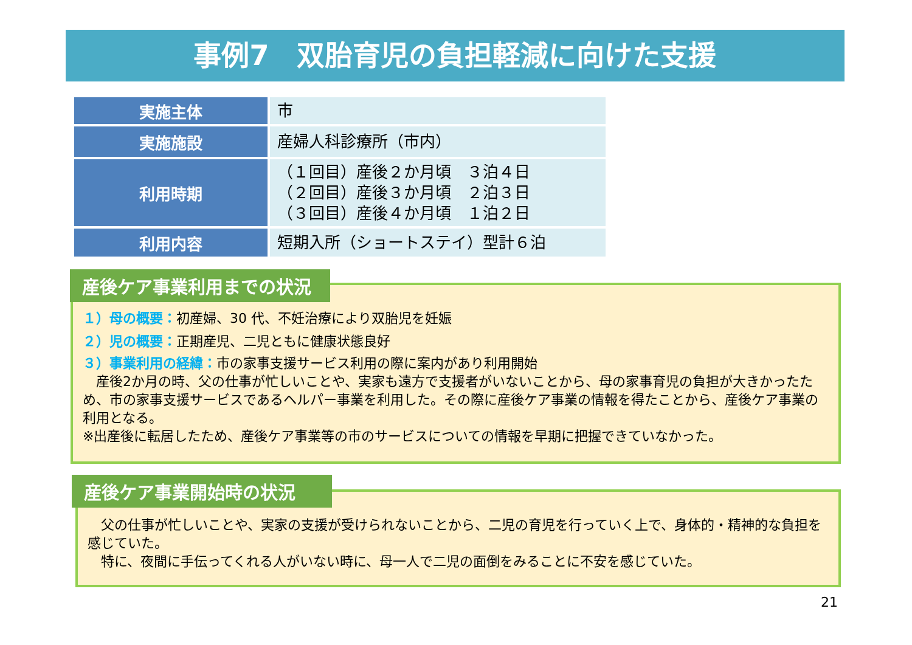事例7　双胎育児の負担軽減に向けた支援
| 実施主体 | 市 |
| 実施施設 | 産婦人科診療所（市内） |
| 利用時期 | （１回目）産後２か月頃 ３泊４日 （２回目）産後３か月頃 ２泊３日 （３回目）産後４か月頃 １泊２日 |
| 利用内容 | 短期入所（ショートステイ）型計６泊 |
１）母の概要：初産婦、30 代、不妊治療により双胎児を妊娠
２）児の概要：正期産児、二児ともに健康状態良好
３）事業利用の経緯：市の家事支援サービス利用の際に案内があり利用開始
　産後2か月の時、父の仕事が忙しいことや、実家も遠方で支援者がいないことから、母の家事育児の負担が大きかったため、市の家事支援サービスであるヘルパー事業を利用した。その際に産後ケア事業の情報を得たことから、産後ケア事業の利用となる。
※出産後に転居したため、産後ケア事業等の市のサービスについての情報を早期に把握できていなかった。
産後ケア事業利用までの状況
　父の仕事が忙しいことや、実家の支援が受けられないことから、二児の育児を行っていく上で、身体的・精神的な負担を感じていた。
　特に、夜間に手伝ってくれる人がいない時に、母一人で二児の面倒をみることに不安を感じていた。
産後ケア事業開始時の状況
21